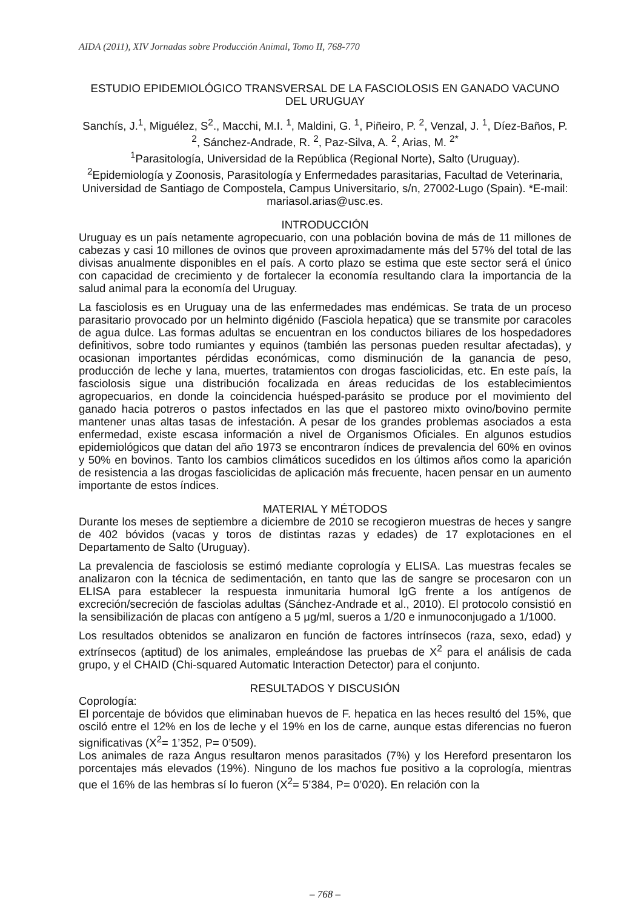AIDA (2011), XIV Jornadas sobre Producción Animal, Tomo II, 768-770
ESTUDIO EPIDEMIOLÓGICO TRANSVERSAL DE LA FASCIOLOSIS EN GANADO VACUNO DEL URUGUAY
Sanchís, J.<sup>1</sup>, Miguélez, S<sup>2</sup>., Macchi, M.I. <sup>1</sup>, Maldini, G. <sup>1</sup>, Piñeiro, P. <sup>2</sup>, Venzal, J. <sup>1</sup>, Díez-Baños, P. <sup>2</sup>, Sánchez-Andrade, R. <sup>2</sup>, Paz-Silva, A. <sup>2</sup>, Arias, M. <sup>2*</sup>
<sup>1</sup> Parasitología, Universidad de la República (Regional Norte), Salto (Uruguay).
<sup>2</sup> Epidemiología y Zoonosis, Parasitología y Enfermedades parasitarias, Facultad de Veterinaria, Universidad de Santiago de Compostela, Campus Universitario, s/n, 27002-Lugo (Spain). *E-mail: mariasol.arias@usc.es.
INTRODUCCIÓN
Uruguay es un país netamente agropecuario, con una población bovina de más de 11 millones de cabezas y casi 10 millones de ovinos que proveen aproximadamente más del 57% del total de las divisas anualmente disponibles en el país. A corto plazo se estima que este sector será el único con capacidad de crecimiento y de fortalecer la economía resultando clara la importancia de la salud animal para la economía del Uruguay.
La fasciolosis es en Uruguay una de las enfermedades mas endémicas. Se trata de un proceso parasitario provocado por un helminto digénido (Fasciola hepatica) que se transmite por caracoles de agua dulce. Las formas adultas se encuentran en los conductos biliares de los hospedadores definitivos, sobre todo rumiantes y equinos (también las personas pueden resultar afectadas), y ocasionan importantes pérdidas económicas, como disminución de la ganancia de peso, producción de leche y lana, muertes, tratamientos con drogas fasciolicidas, etc. En este país, la fasciolosis sigue una distribución focalizada en áreas reducidas de los establecimientos agropecuarios, en donde la coincidencia huésped-parásito se produce por el movimiento del ganado hacia potreros o pastos infectados en las que el pastoreo mixto ovino/bovino permite mantener unas altas tasas de infestación. A pesar de los grandes problemas asociados a esta enfermedad, existe escasa información a nivel de Organismos Oficiales. En algunos estudios epidemiológicos que datan del año 1973 se encontraron índices de prevalencia del 60% en ovinos y 50% en bovinos. Tanto los cambios climáticos sucedidos en los últimos años como la aparición de resistencia a las drogas fasciolicidas de aplicación más frecuente, hacen pensar en un aumento importante de estos índices.
MATERIAL Y MÉTODOS
Durante los meses de septiembre a diciembre de 2010 se recogieron muestras de heces y sangre de 402 bóvidos (vacas y toros de distintas razas y edades) de 17 explotaciones en el Departamento de Salto (Uruguay).
La prevalencia de fasciolosis se estimó mediante coprología y ELISA. Las muestras fecales se analizaron con la técnica de sedimentación, en tanto que las de sangre se procesaron con un ELISA para establecer la respuesta inmunitaria humoral IgG frente a los antígenos de excreción/secreción de fasciolas adultas (Sánchez-Andrade et al., 2010). El protocolo consistió en la sensibilización de placas con antígeno a 5 μg/ml, sueros a 1/20 e inmunoconjugado a 1/1000.
Los resultados obtenidos se analizaron en función de factores intrínsecos (raza, sexo, edad) y extrínsecos (aptitud) de los animales, empleándose las pruebas de X<sup>2</sup> para el análisis de cada grupo, y el CHAID (Chi-squared Automatic Interaction Detector) para el conjunto.
RESULTADOS Y DISCUSIÓN
Coprología:
El porcentaje de bóvidos que eliminaban huevos de F. hepatica en las heces resultó del 15%, que osciló entre el 12% en los de leche y el 19% en los de carne, aunque estas diferencias no fueron significativas (X<sup>2</sup>= 1’352, P= 0’509).
Los animales de raza Angus resultaron menos parasitados (7%) y los Hereford presentaron los porcentajes más elevados (19%). Ninguno de los machos fue positivo a la coprología, mientras que el 16% de las hembras sí lo fueron (X<sup>2</sup>= 5’384, P= 0’020). En relación con la
– 768 –